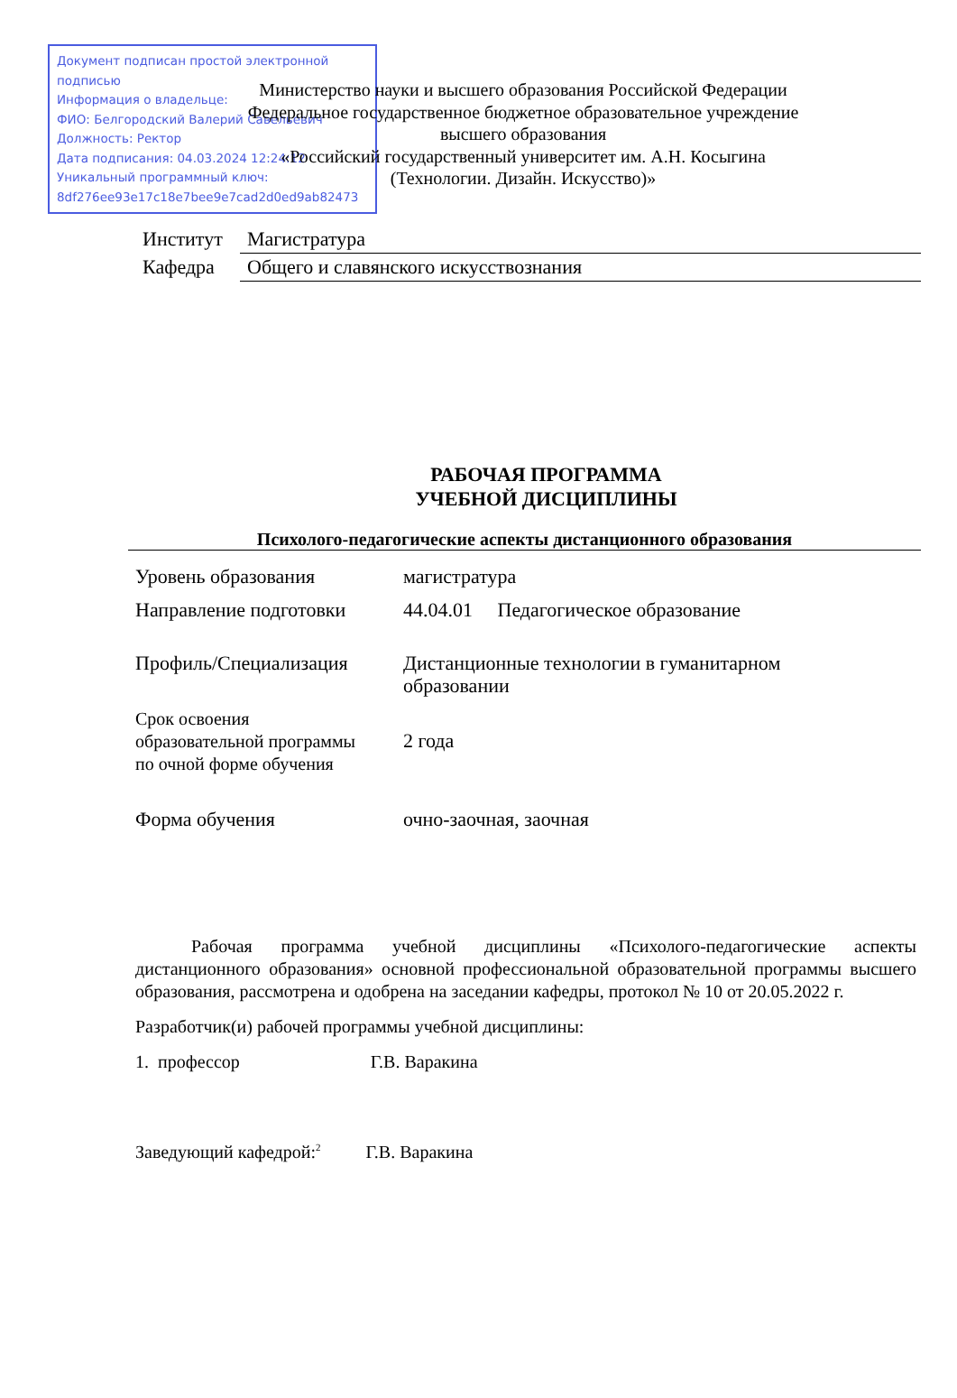Документ подписан простой электронной подписью
Информация о владельце:
ФИО: Белгородский Валерий Савельевич
Должность: Ректор
Дата подписания: 04.03.2024 12:24:12
Уникальный программный ключ:
8df276ee93e17c18e7bee9e7cad2d0ed9ab82473
Министерство науки и высшего образования Российской Федерации
Федеральное государственное бюджетное образовательное учреждение
высшего образования
«Российский государственный университет им. А.Н. Косыгина
(Технологии. Дизайн. Искусство)»
| Институт | Магистратура |
| Кафедра | Общего и славянского искусствознания |
РАБОЧАЯ ПРОГРАММА
УЧЕБНОЙ ДИСЦИПЛИНЫ
Психолого-педагогические аспекты дистанционного образования
| Уровень образования | магистратура |
| Направление подготовки | 44.04.01 Педагогическое образование |
| Профиль/Специализация | Дистанционные технологии в гуманитарном образовании |
| Срок освоения образовательной программы по очной форме обучения | 2 года |
| Форма обучения | очно-заочная, заочная |
Рабочая программа учебной дисциплины «Психолого-педагогические аспекты дистанционного образования» основной профессиональной образовательной программы высшего образования, рассмотрена и одобрена на заседании кафедры, протокол № 10 от 20.05.2022 г.
Разработчик(и) рабочей программы учебной дисциплины:
1. профессор Г.В. Варакина
Заведующий кафедрой:<sup>2</sup> Г.В. Варакина